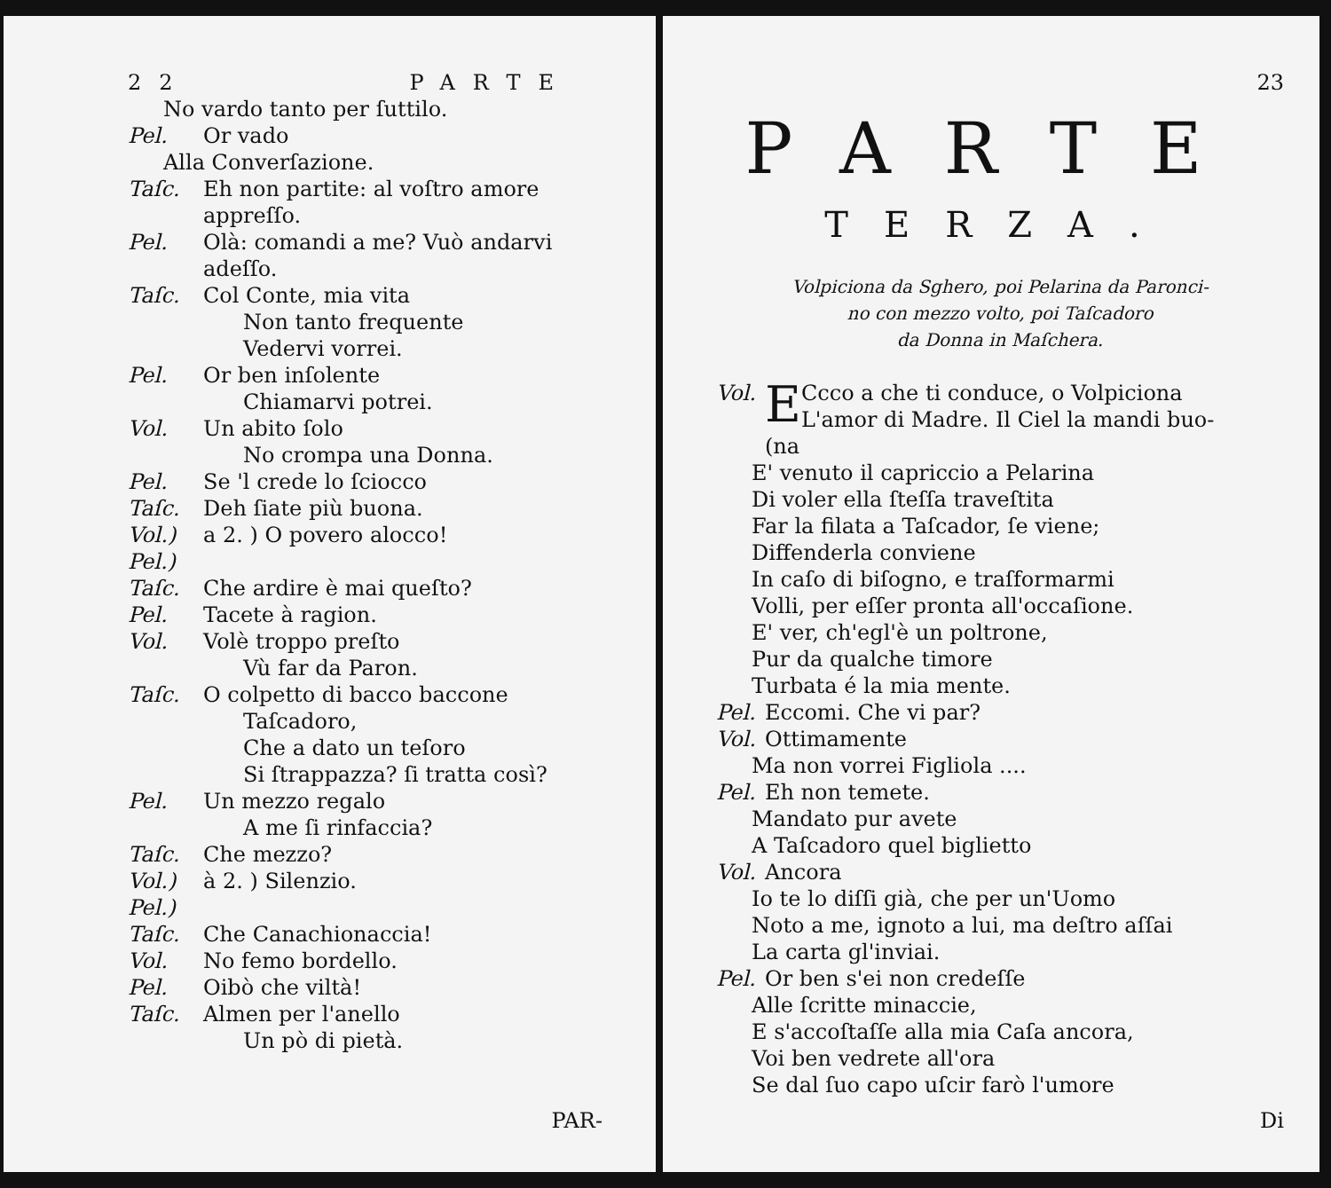22 PARTE
No vardo tanto per ſuttilo.
Pel. Or vado
Alla Converſazione.
Taſc. Eh non partite: al voſtro amore appreſſo.
Pel. Olà: comandi a me? Vuò andarvi adeſſo.
Taſc. Col Conte, mia vita
Non tanto frequente
Vedervi vorrei.
Pel. Or ben inſolente
Chiamarvi potrei.
Vol. Un abito ſolo
No crompa una Donna.
Pel. Se 'l crede lo ſciocco
Taſc. Deh ſiate più buona.
Vol.)
Pel.) a 2. ) O povero alocco!
Taſc. Che ardire è mai queſto?
Pel. Tacete à ragion.
Vol. Volè troppo preſto
Vù far da Paron.
Taſc. O colpetto di bacco baccone
Taſcadoro,
Che a dato un teſoro
Si ſtrappazza? ſi tratta così?
Pel. Un mezzo regalo
A me ſi rinfaccia?
Taſc. Che mezzo?
Vol.)
Pel.) à 2. ) Silenzio.
Taſc. Che Canachionaccia!
Vol. No femo bordello.
Pel. Oibò che viltà!
Taſc. Almen per l'anello
Un pò di pietà.
PAR-
23
PARTE
TERZA.
Volpiciona da Sghero, poi Pelarina da Paronci-
no con mezzo volto, poi Taſcadoro
da Donna in Maſchera.
Vol. ECcco a che ti conduce, o Volpiciona
L'amor di Madre. Il Ciel la mandi buo- (na
E' venuto il capriccio a Pelarina
Di voler ella ſteſſa traveſtita
Far la filata a Taſcador, ſe viene;
Diffenderla conviene
In caſo di biſogno, e traſformarmi
Volli, per eſſer pronta all'occaſione.
E' ver, ch'egl'è un poltrone,
Pur da qualche timore
Turbata é la mia mente.
Pel. Eccomi. Che vi par?
Vol. Ottimamente
Ma non vorrei Figliola ....
Pel. Eh non temete.
Mandato pur avete
A Taſcadoro quel biglietto
Vol. Ancora
Io te lo diſſi già, che per un'Uomo
Noto a me, ignoto a lui, ma deſtro aſſai
La carta gl'inviai.
Pel. Or ben s'ei non credeſſe
Alle ſcritte minaccie,
E s'accoſtaſſe alla mia Caſa ancora,
Voi ben vedrete all'ora
Se dal ſuo capo uſcir farò l'umore
Di